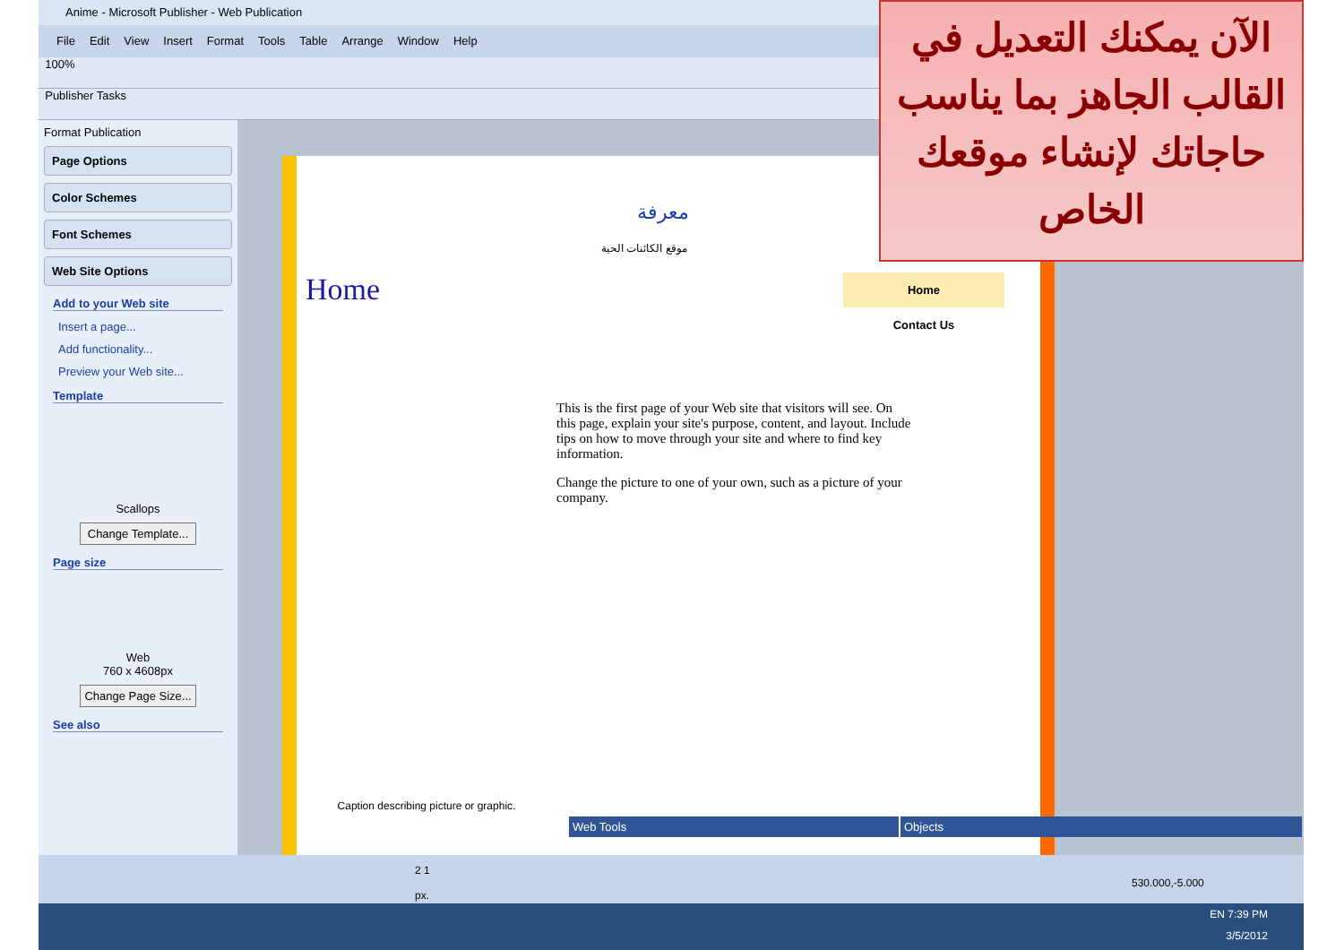Anime - Microsoft Publisher - Web Publication
File Edit View Insert Format Tools Table Arrange Window Help
100%
Publisher Tasks
Format Publication
Page Options
Color Schemes
Font Schemes
Web Site Options
Add to your Web site
Insert a page...
Add functionality...
Preview your Web site...
Template
Scallops
Change Template...
Page size
Web
760 x 4608px
Change Page Size...
See also
معرفة
موقع الكائنات الحية
Home
Home
Contact Us
Caption describing picture or graphic.
This is the first page of your Web site that visitors will see. On this page, explain your site's purpose, content, and layout. Include tips on how to move through your site and where to find key information.
Change the picture to one of your own, such as a picture of your company.
Web Tools Objects
2 1 530.000,-5.000 px.
الآن يمكنك التعديل في القالب الجاهز بما يناسب حاجاتك لإنشاء موقعك الخاص
EN 7:39 PM
3/5/2012